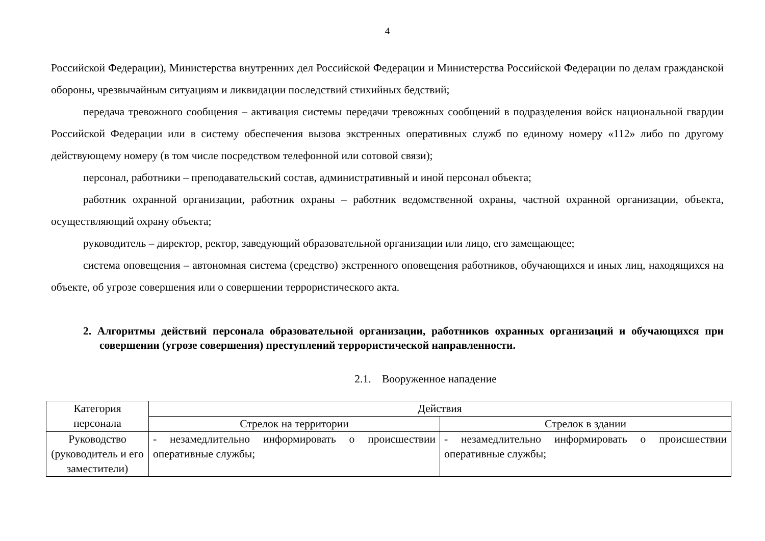4
Российской Федерации), Министерства внутренних дел Российской Федерации и Министерства Российской Федерации по делам гражданской обороны, чрезвычайным ситуациям и ликвидации последствий стихийных бедствий;
передача тревожного сообщения – активация системы передачи тревожных сообщений в подразделения войск национальной гвардии Российской Федерации или в систему обеспечения вызова экстренных оперативных служб по единому номеру «112» либо по другому действующему номеру (в том числе посредством телефонной или сотовой связи);
персонал, работники – преподавательский состав, административный и иной персонал объекта;
работник охранной организации, работник охраны – работник ведомственной охраны, частной охранной организации, объекта, осуществляющий охрану объекта;
руководитель – директор, ректор, заведующий образовательной организации или лицо, его замещающее;
система оповещения – автономная система (средство) экстренного оповещения работников, обучающихся и иных лиц, находящихся на объекте, об угрозе совершения или о совершении террористического акта.
2. Алгоритмы действий персонала образовательной организации, работников охранных организаций и обучающихся при совершении (угрозе совершения) преступлений террористической направленности.
2.1. Вооруженное нападение
| Категория персонала | Действия | |
| --- | --- | --- |
| | Стрелок на территории | Стрелок в здании |
| Руководство (руководитель и его заместители) | - незамедлительно информировать о происшествии оперативные службы; | - незамедлительно информировать о происшествии оперативные службы; |